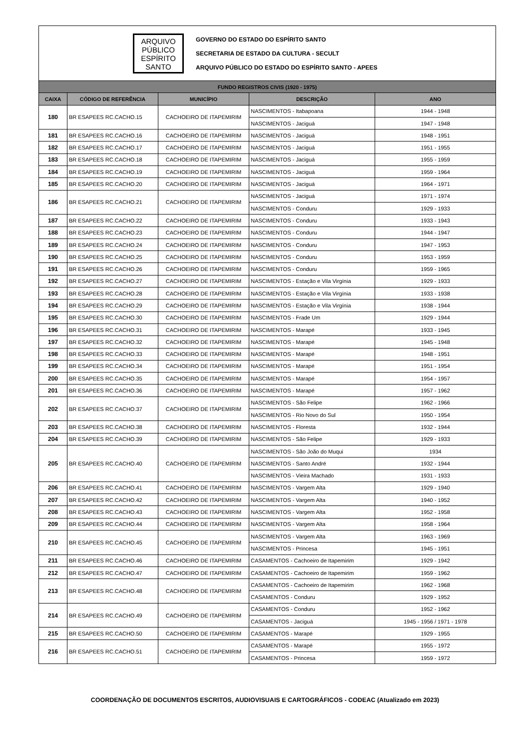ARQUIVO
PÚBLICO
ESPÍRITO
SANTO
GOVERNO DO ESTADO DO ESPÍRITO SANTO
SECRETARIA DE ESTADO DA CULTURA - SECULT
ARQUIVO PÚBLICO DO ESTADO DO ESPÍRITO SANTO - APEES
| FUNDO REGISTROS CIVIS (1920 - 1975) | | | | |
| --- | --- | --- | --- | --- |
| CAIXA | CÓDIGO DE REFERÊNCIA | MUNICÍPIO | DESCRIÇÃO | ANO |
| 180 | BR ESAPEES RC.CACHO.15 | CACHOEIRO DE ITAPEMIRIM | NASCIMENTOS - Itabapoana | 1944 - 1948 |
| | | | NASCIMENTOS - Jaciguá | 1947 - 1948 |
| 181 | BR ESAPEES RC.CACHO.16 | CACHOEIRO DE ITAPEMIRIM | NASCIMENTOS - Jaciguá | 1948 - 1951 |
| 182 | BR ESAPEES RC.CACHO.17 | CACHOEIRO DE ITAPEMIRIM | NASCIMENTOS - Jaciguá | 1951 - 1955 |
| 183 | BR ESAPEES RC.CACHO.18 | CACHOEIRO DE ITAPEMIRIM | NASCIMENTOS - Jaciguá | 1955 - 1959 |
| 184 | BR ESAPEES RC.CACHO.19 | CACHOEIRO DE ITAPEMIRIM | NASCIMENTOS - Jaciguá | 1959 - 1964 |
| 185 | BR ESAPEES RC.CACHO.20 | CACHOEIRO DE ITAPEMIRIM | NASCIMENTOS - Jaciguá | 1964 - 1971 |
| 186 | BR ESAPEES RC.CACHO.21 | CACHOEIRO DE ITAPEMIRIM | NASCIMENTOS - Jaciguá | 1971 - 1974 |
| | | | NASCIMENTOS - Conduru | 1929 - 1933 |
| 187 | BR ESAPEES RC.CACHO.22 | CACHOEIRO DE ITAPEMIRIM | NASCIMENTOS - Conduru | 1933 - 1943 |
| 188 | BR ESAPEES RC.CACHO.23 | CACHOEIRO DE ITAPEMIRIM | NASCIMENTOS - Conduru | 1944 - 1947 |
| 189 | BR ESAPEES RC.CACHO.24 | CACHOEIRO DE ITAPEMIRIM | NASCIMENTOS - Conduru | 1947 - 1953 |
| 190 | BR ESAPEES RC.CACHO.25 | CACHOEIRO DE ITAPEMIRIM | NASCIMENTOS - Conduru | 1953 - 1959 |
| 191 | BR ESAPEES RC.CACHO.26 | CACHOEIRO DE ITAPEMIRIM | NASCIMENTOS - Conduru | 1959 - 1965 |
| 192 | BR ESAPEES RC.CACHO.27 | CACHOEIRO DE ITAPEMIRIM | NASCIMENTOS - Estação e Vila Virgínia | 1929 - 1933 |
| 193 | BR ESAPEES RC.CACHO.28 | CACHOEIRO DE ITAPEMIRIM | NASCIMENTOS - Estação e Vila Virgínia | 1933 - 1938 |
| 194 | BR ESAPEES RC.CACHO.29 | CACHOEIRO DE ITAPEMIRIM | NASCIMENTOS - Estação e Vila Virgínia | 1938 - 1944 |
| 195 | BR ESAPEES RC.CACHO.30 | CACHOEIRO DE ITAPEMIRIM | NASCIMENTOS - Frade Um | 1929 - 1944 |
| 196 | BR ESAPEES RC.CACHO.31 | CACHOEIRO DE ITAPEMIRIM | NASCIMENTOS - Marapé | 1933 - 1945 |
| 197 | BR ESAPEES RC.CACHO.32 | CACHOEIRO DE ITAPEMIRIM | NASCIMENTOS - Marapé | 1945 - 1948 |
| 198 | BR ESAPEES RC.CACHO.33 | CACHOEIRO DE ITAPEMIRIM | NASCIMENTOS - Marapé | 1948 - 1951 |
| 199 | BR ESAPEES RC.CACHO.34 | CACHOEIRO DE ITAPEMIRIM | NASCIMENTOS - Marapé | 1951 - 1954 |
| 200 | BR ESAPEES RC.CACHO.35 | CACHOEIRO DE ITAPEMIRIM | NASCIMENTOS - Marapé | 1954 - 1957 |
| 201 | BR ESAPEES RC.CACHO.36 | CACHOEIRO DE ITAPEMIRIM | NASCIMENTOS - Marapé | 1957 - 1962 |
| 202 | BR ESAPEES RC.CACHO.37 | CACHOEIRO DE ITAPEMIRIM | NASCIMENTOS - São Felipe | 1962 - 1966 |
| | | | NASCIMENTOS - Rio Novo do Sul | 1950 - 1954 |
| 203 | BR ESAPEES RC.CACHO.38 | CACHOEIRO DE ITAPEMIRIM | NASCIMENTOS - Floresta | 1932 - 1944 |
| 204 | BR ESAPEES RC.CACHO.39 | CACHOEIRO DE ITAPEMIRIM | NASCIMENTOS - São Felipe | 1929 - 1933 |
| 205 | BR ESAPEES RC.CACHO.40 | CACHOEIRO DE ITAPEMIRIM | NASCIMENTOS - São João do Muqui | 1934 |
| | | | NASCIMENTOS - Santo André | 1932 - 1944 |
| | | | NASCIMENTOS - Vieira Machado | 1931 - 1933 |
| 206 | BR ESAPEES RC.CACHO.41 | CACHOEIRO DE ITAPEMIRIM | NASCIMENTOS - Vargem Alta | 1929 - 1940 |
| 207 | BR ESAPEES RC.CACHO.42 | CACHOEIRO DE ITAPEMIRIM | NASCIMENTOS - Vargem Alta | 1940 - 1952 |
| 208 | BR ESAPEES RC.CACHO.43 | CACHOEIRO DE ITAPEMIRIM | NASCIMENTOS - Vargem Alta | 1952 - 1958 |
| 209 | BR ESAPEES RC.CACHO.44 | CACHOEIRO DE ITAPEMIRIM | NASCIMENTOS - Vargem Alta | 1958 - 1964 |
| 210 | BR ESAPEES RC.CACHO.45 | CACHOEIRO DE ITAPEMIRIM | NASCIMENTOS - Vargem Alta | 1963 - 1969 |
| | | | NASCIMENTOS - Princesa | 1945 - 1951 |
| 211 | BR ESAPEES RC.CACHO.46 | CACHOEIRO DE ITAPEMIRIM | CASAMENTOS - Cachoeiro de Itapemirim | 1929 - 1942 |
| 212 | BR ESAPEES RC.CACHO.47 | CACHOEIRO DE ITAPEMIRIM | CASAMENTOS - Cachoeiro de Itapemirim | 1959 - 1962 |
| 213 | BR ESAPEES RC.CACHO.48 | CACHOEIRO DE ITAPEMIRIM | CASAMENTOS - Cachoeiro de Itapemirim | 1962 - 1968 |
| | | | CASAMENTOS - Conduru | 1929 - 1952 |
| 214 | BR ESAPEES RC.CACHO.49 | CACHOEIRO DE ITAPEMIRIM | CASAMENTOS - Conduru | 1952 - 1962 |
| | | | CASAMENTOS - Jaciguá | 1945 - 1956 / 1971 - 1978 |
| 215 | BR ESAPEES RC.CACHO.50 | CACHOEIRO DE ITAPEMIRIM | CASAMENTOS - Marapé | 1929 - 1955 |
| 216 | BR ESAPEES RC.CACHO.51 | CACHOEIRO DE ITAPEMIRIM | CASAMENTOS - Marapé | 1955 - 1972 |
| | | | CASAMENTOS - Princesa | 1959 - 1972 |
COORDENAÇÃO DE DOCUMENTOS ESCRITOS, AUDIOVISUAIS E CARTOGRÁFICOS - CODEAC (Atualizado em 2023)